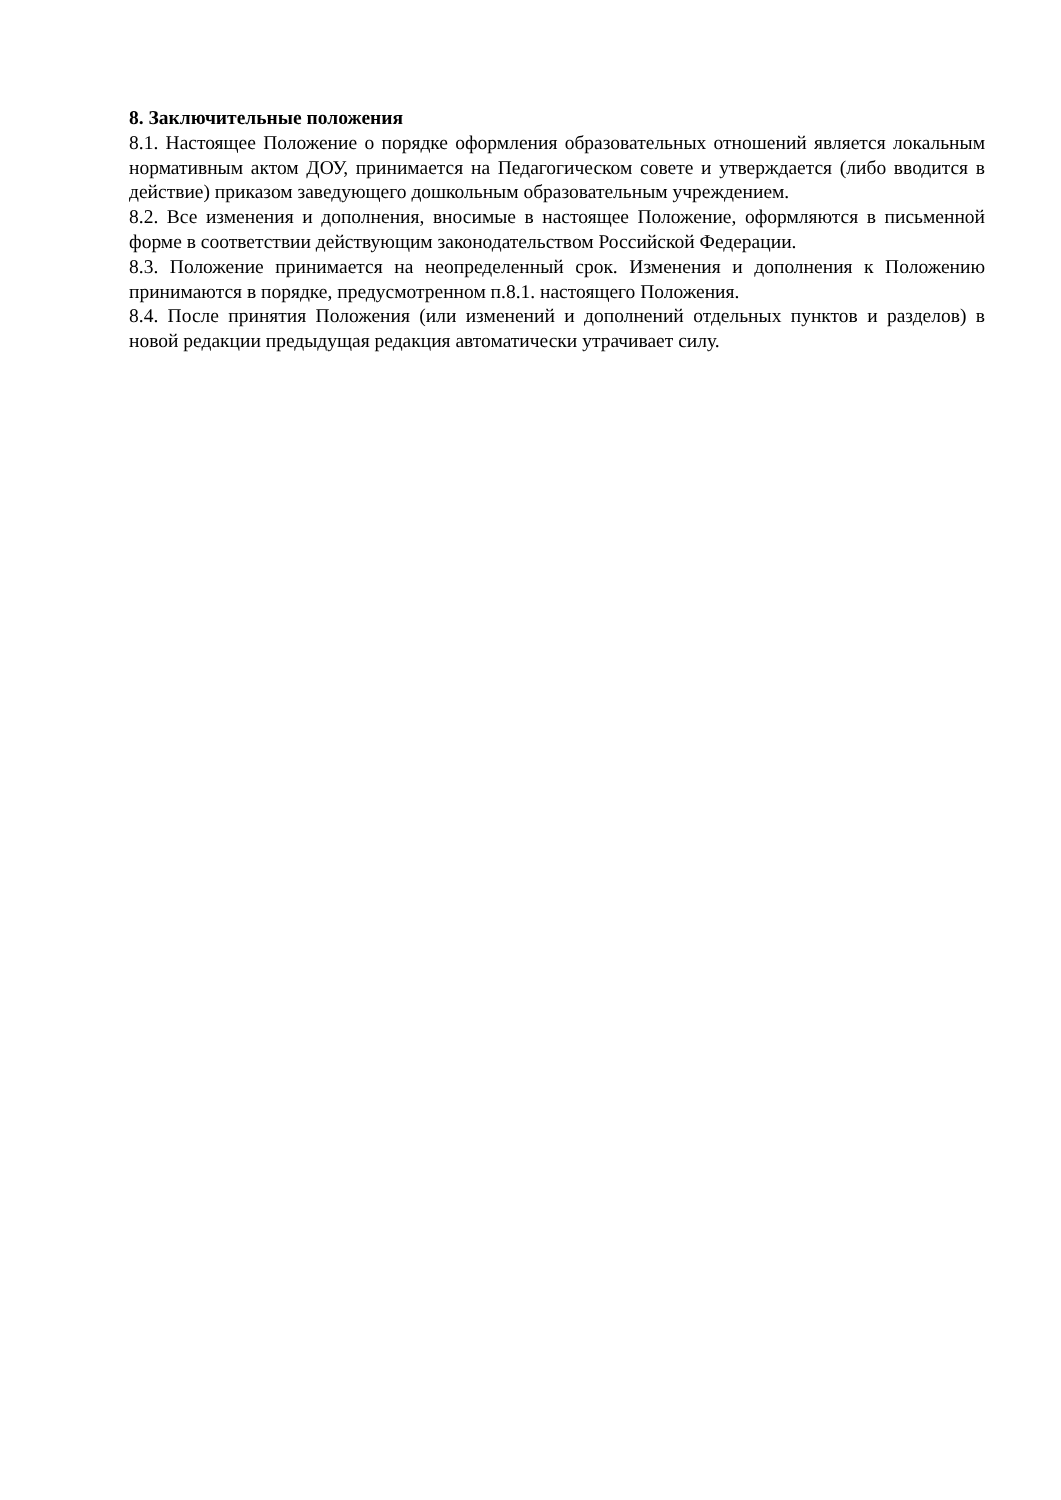8. Заключительные положения
8.1. Настоящее Положение о порядке оформления образовательных отношений является локальным нормативным актом ДОУ, принимается на Педагогическом совете и утверждается (либо вводится в действие) приказом заведующего дошкольным образовательным учреждением.
8.2. Все изменения и дополнения, вносимые в настоящее Положение, оформляются в письменной форме в соответствии действующим законодательством Российской Федерации.
8.3. Положение принимается на неопределенный срок. Изменения и дополнения к Положению принимаются в порядке, предусмотренном п.8.1. настоящего Положения.
8.4. После принятия Положения (или изменений и дополнений отдельных пунктов и разделов) в новой редакции предыдущая редакция автоматически утрачивает силу.